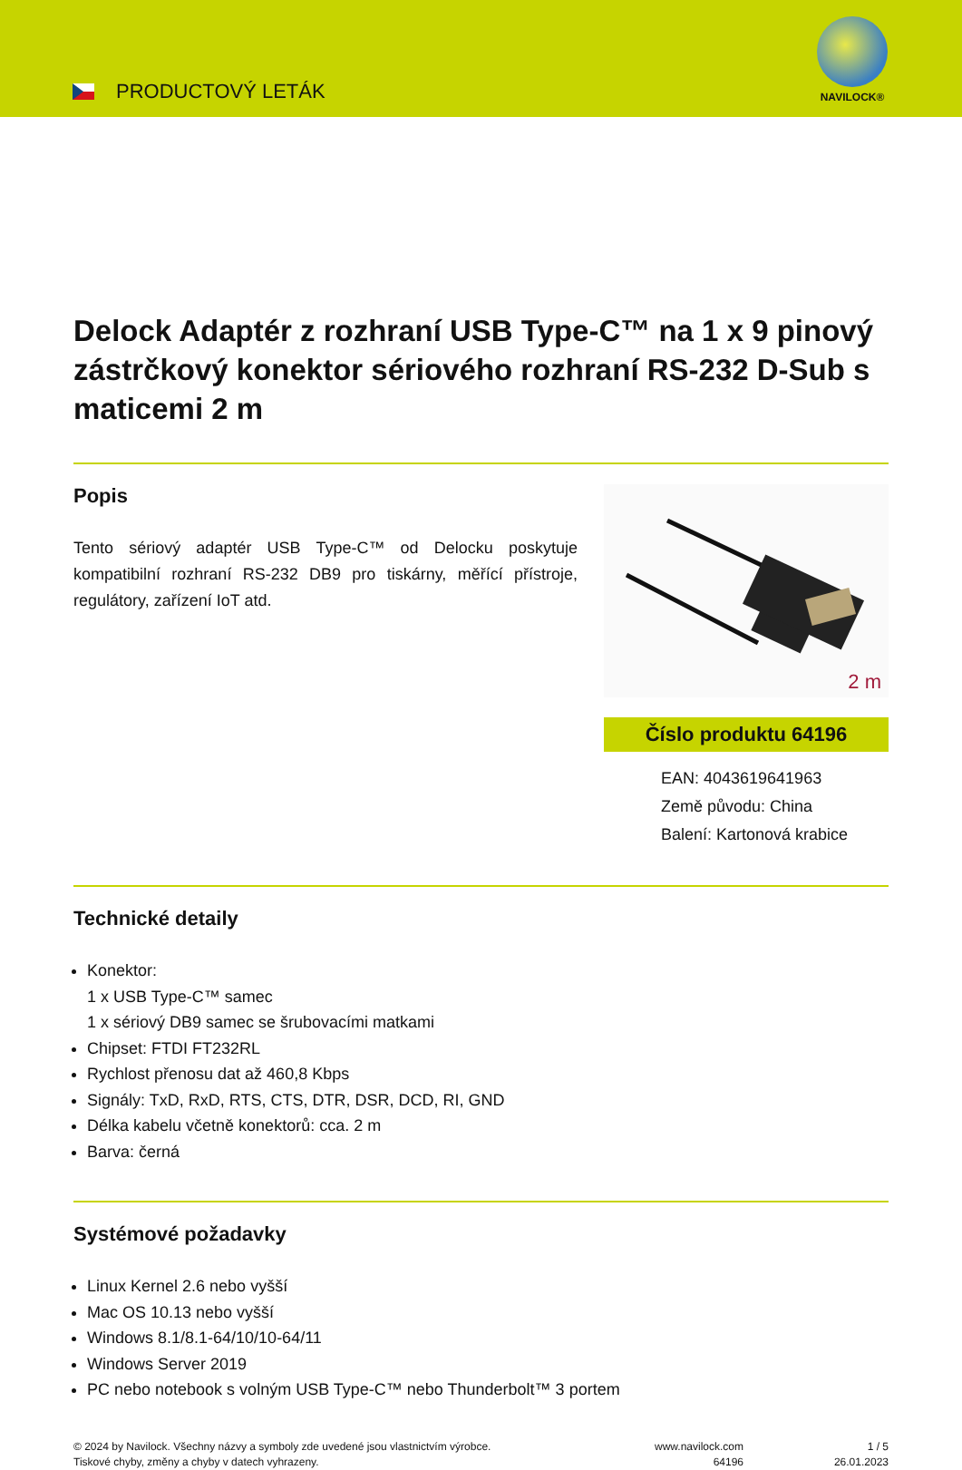PRODUCTOVÝ LETÁK
NAVILOCK®
Delock Adaptér z rozhraní USB Type-C™ na 1 x 9 pinový zástrčkový konektor sériového rozhraní RS-232 D-Sub s maticemi 2 m
Popis
Tento sériový adaptér USB Type-C™ od Delocku poskytuje kompatibilní rozhraní RS-232 DB9 pro tiskárny, měřící přístroje, regulátory, zařízení IoT atd.
2 m
Číslo produktu 64196
EAN: 4043619641963
Země původu: China
Balení: Kartonová krabice
Technické detaily
Konektor:
1 x USB Type-C™ samec
1 x sériový DB9 samec se šrubovacími matkami
Chipset: FTDI FT232RL
Rychlost přenosu dat až 460,8 Kbps
Signály: TxD, RxD, RTS, CTS, DTR, DSR, DCD, RI, GND
Délka kabelu včetně konektorů: cca. 2 m
Barva: černá
Systémové požadavky
Linux Kernel 2.6 nebo vyšší
Mac OS 10.13 nebo vyšší
Windows 8.1/8.1-64/10/10-64/11
Windows Server 2019
PC nebo notebook s volným USB Type-C™ nebo Thunderbolt™ 3 portem
© 2024 by Navilock. Všechny názvy a symboly zde uvedené jsou vlastnictvím výrobce.
Tiskové chyby, změny a chyby v datech vyhrazeny.
www.navilock.com
64196
1 / 5
26.01.2023